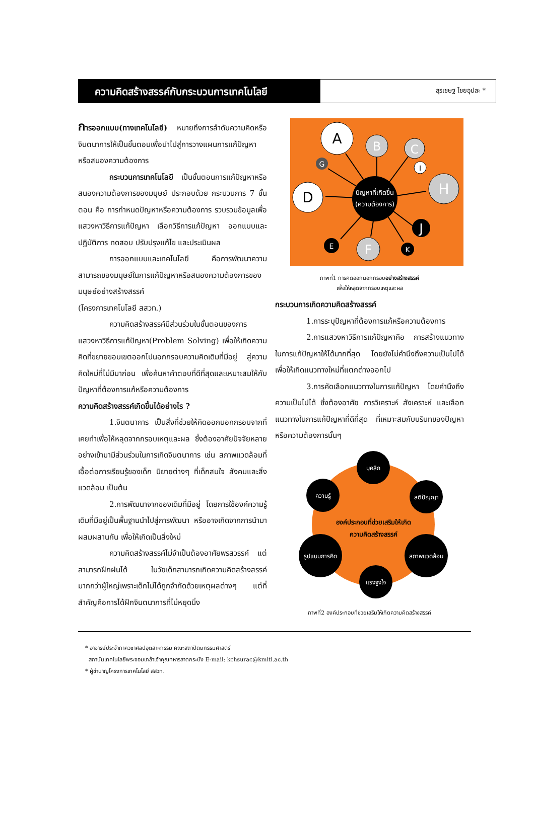ความคิดสร้างสรรค์กับกระบวนการเทคโนโลยี
สุรเชษฐ ไชยอุปละ *
การออกแบบ(ทางเทคโนโลยี) หมายถึงการลำดับความคิดหรือจินตนาการให้เป็นขั้นตอนเพื่อนำไปสู่การวางแผนการแก้ปัญหาหรือสนองความต้องการ
กระบวนการเทคโนโลยี เป็นขั้นตอนการแก้ปัญหาหรือสนองความต้องการของมนุษย์ ประกอบด้วย กระบวนการ 7 ขั้นตอน คือ การกำหนดปัญหาหรือความต้องการ รวบรวมข้อมูลเพื่อแสวงหาวิธีการแก้ปัญหา เลือกวิธีการแก้ปัญหา ออกแบบและปฏิบัติการ ทดสอบ ปรับปรุงแก้ไข และประเมินผล
การออกแบบและเทคโนโลยี คือการพัฒนาความสามารถของมนุษย์ในการแก้ปัญหาหรือสนองความต้องการของมนุษย์อย่างสร้างสรรค์
(โครงการเทคโนโลยี สสวท.)
ความคิดสร้างสรรค์มีส่วนร่วมในขั้นตอนของการแสวงหาวิธีการแก้ปัญหา(Problem Solving) เพื่อให้เกิดความคิดที่ขยายขอบเขตออกไปนอกกรอบความคิดเดิมที่มีอยู่ สู่ความคิดใหม่ที่ไม่มีมาก่อน เพื่อค้นหาคำตอบที่ดีที่สุดและเหมาะสมให้กับปัญหาที่ต้องการแก้หรือความต้องการ
ความคิดสร้างสรรค์เกิดขึ้นได้อย่างไร ?
1.จินตนาการ เป็นสิ่งที่ช่วยให้คิดออกนอกกรอบจากที่เคยทำเพื่อให้หลุดจากกรอบเหตุและผล ซึ่งต้องอาศัยปัจจัยหลายอย่างเข้ามามีส่วนร่วมในการเกิดจินตนาการ เช่น สภาพแวดล้อมที่เอื้อต่อการเรียนรู้ของเด็ก นิยายต่างๆ ที่เด็กสนใจ สังคมและสิ่งแวดล้อม เป็นต้น
2.การพัฒนาจากของเดิมที่มีอยู่ โดยการใช้องค์ความรู้เดิมที่มีอยู่เป็นพื้นฐานนำไปสู่การพัฒนา หรืออาจเกิดจากการนำมาผสมผสานกัน เพื่อให้เกิดเป็นสิ่งใหม่
ความคิดสร้างสรรค์ไม่จำเป็นต้องอาศัยพรสวรรค์ แต่สามารถฝึกฝนได้ ในวัยเด็กสามารถเกิดความคิดสร้างสรรค์มากกว่าผู้ใหญ่เพราะเด็กไม่ได้ถูกจำกัดด้วยเหตุผลต่างๆ แต่ที่สำคัญคือการได้ฝึกจินตนาการที่ไม่หยุดนิ่ง
A
B
C
I
G
H
D
ปัญหาที่เกิดขึ้น
(ความต้องการ)
J
E
F
K
ภาพที่1 การคิดออกนอกกรอบอย่างสร้างสรรค์
เพื่อให้หลุดจากกรอบเหตุและผล
กระบวนการเกิดความคิดสร้างสรรค์
1.การระบุปัญหาที่ต้องการแก้หรือความต้องการ
2.การแสวงหาวิธีการแก้ปัญหาคือ การสร้างแนวทางในการแก้ปัญหาให้ได้มากที่สุด โดยยังไม่คำนึงถึงความเป็นไปได้ เพื่อให้เกิดแนวทางใหม่ที่แตกต่างออกไป
3.การคัดเลือกแนวทางในการแก้ปัญหา โดยคำนึงถึงความเป็นไปได้ ซึ่งต้องอาศัย การวิเคราะห์ สังเคราะห์ และเลือกแนวทางในการแก้ปัญหาที่ดีที่สุด ที่เหมาะสมกับบริบทของปัญหาหรือความต้องการนั้นๆ
องค์ประกอบที่ช่วยเสริมให้เกิด
ความคิดสร้างสรรค์
บุคลิก
ความรู้
สติปัญญา
รูปแบบการคิด
สภาพแวดล้อม
แรงจูงใจ
ภาพที่2 องค์ประกอบที่ช่วยเสริมให้เกิดความคิดสร้างสรรค์
* อาจารย์ประจำภาควิชาศิลปอุตสาหกรรม คณะสถาปัตยกรรมศาสตร์
สถาบันเทคโนโลยีพระจอมเกล้าเจ้าคุณทหารลาดกระบัง E-mail: kchsurac@kmitl.ac.th
* ผู้ชำนาญโครงการเทคโนโลยี สสวท.